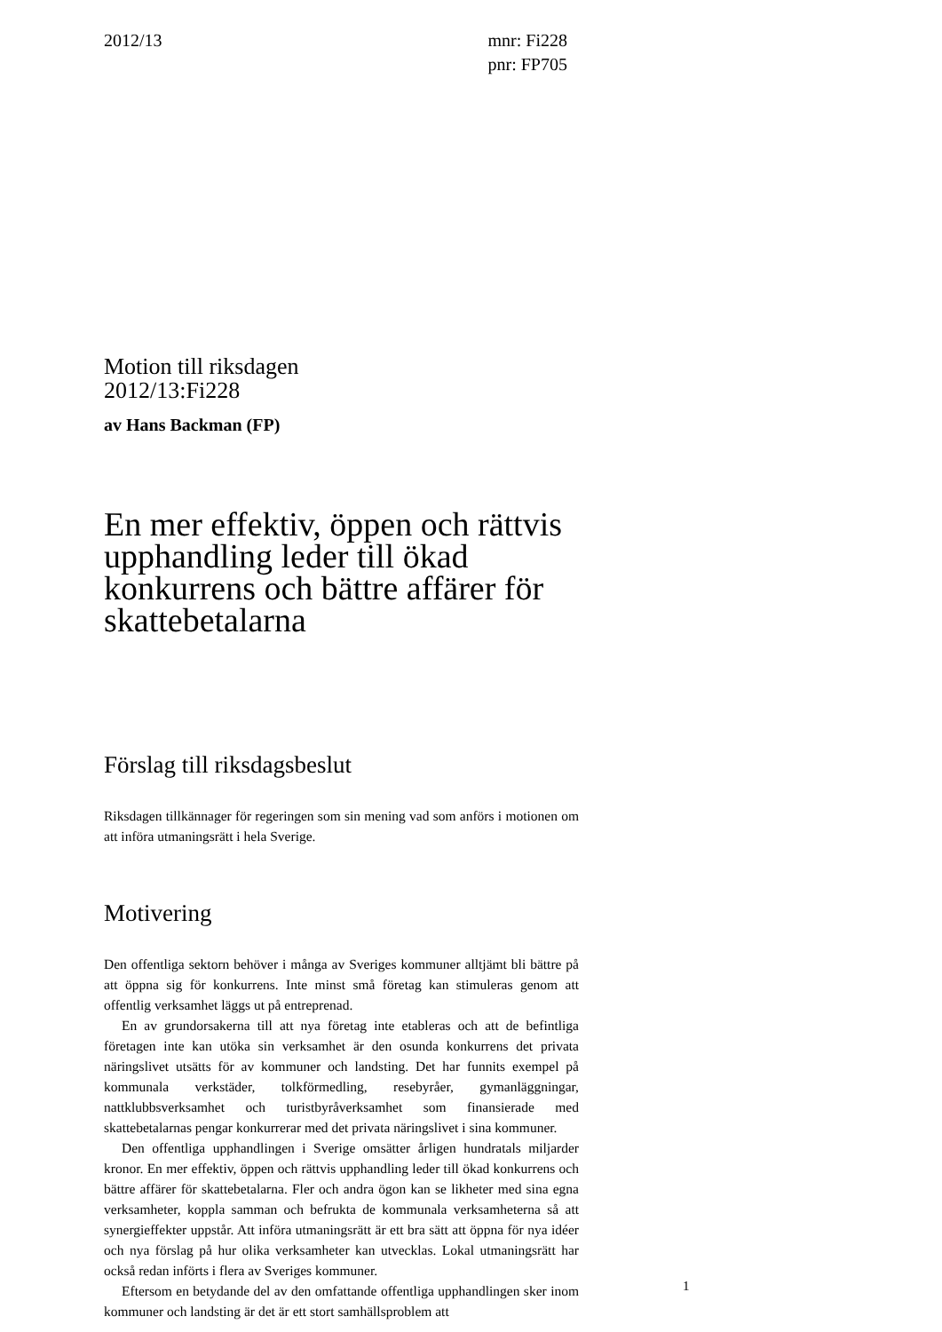2012/13 mnr: Fi228
pnr: FP705
Motion till riksdagen
2012/13:Fi228
av Hans Backman (FP)
En mer effektiv, öppen och rättvis upphandling leder till ökad konkurrens och bättre affärer för skattebetalarna
Förslag till riksdagsbeslut
Riksdagen tillkännager för regeringen som sin mening vad som anförs i motionen om att införa utmaningsrätt i hela Sverige.
Motivering
Den offentliga sektorn behöver i många av Sveriges kommuner alltjämt bli bättre på att öppna sig för konkurrens. Inte minst små företag kan stimuleras genom att offentlig verksamhet läggs ut på entreprenad.
En av grundorsakerna till att nya företag inte etableras och att de befintliga företagen inte kan utöka sin verksamhet är den osunda konkurrens det privata näringslivet utsätts för av kommuner och landsting. Det har funnits exempel på kommunala verkstäder, tolkförmedling, resebyråer, gymanläggningar, nattklubbsverksamhet och turistbyråverksamhet som finansierade med skattebetalarnas pengar konkurrerar med det privata näringslivet i sina kommuner.
Den offentliga upphandlingen i Sverige omsätter årligen hundratals miljarder kronor. En mer effektiv, öppen och rättvis upphandling leder till ökad konkurrens och bättre affärer för skattebetalarna. Fler och andra ögon kan se likheter med sina egna verksamheter, koppla samman och befrukta de kommunala verksamheterna så att synergieffekter uppstår. Att införa utmaningsrätt är ett bra sätt att öppna för nya idéer och nya förslag på hur olika verksamheter kan utvecklas. Lokal utmaningsrätt har också redan införts i flera av Sveriges kommuner.
Eftersom en betydande del av den omfattande offentliga upphandlingen sker inom kommuner och landsting är det är ett stort samhällsproblem att
1